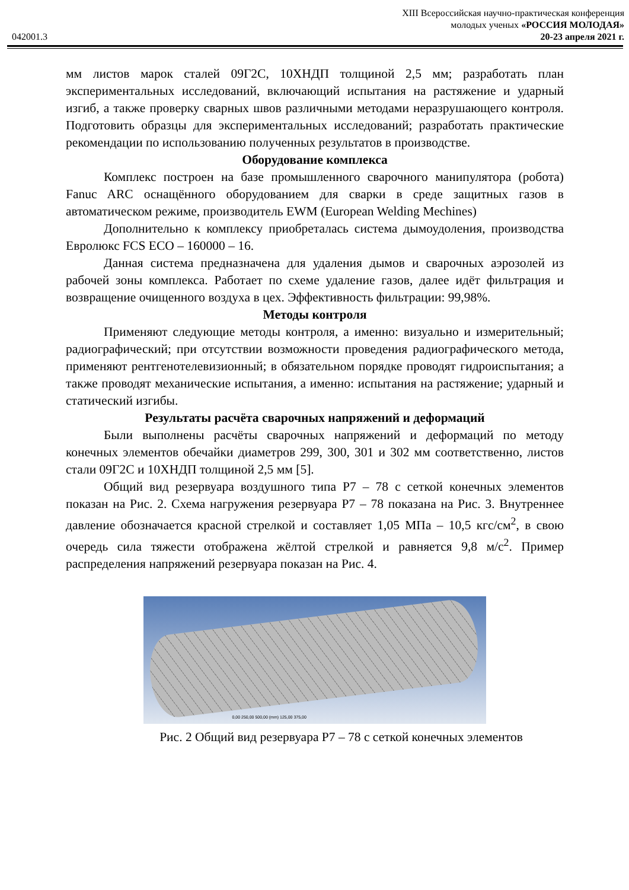XIII Всероссийская научно-практическая конференция
молодых ученых «РОССИЯ МОЛОДАЯ»
042001.3 20-23 апреля 2021 г.
мм листов марок сталей 09Г2С, 10ХНДП толщиной 2,5 мм; разработать план экспериментальных исследований, включающий испытания на растяжение и ударный изгиб, а также проверку сварных швов различными методами неразрушающего контроля. Подготовить образцы для экспериментальных исследований; разработать практические рекомендации по использованию полученных результатов в производстве.
Оборудование комплекса
Комплекс построен на базе промышленного сварочного манипулятора (робота) Fanuc ARC оснащённого оборудованием для сварки в среде защитных газов в автоматическом режиме, производитель EWM (European Welding Mechines)
Дополнительно к комплексу приобреталась система дымоудоления, производства Евролюкс FCS ECO – 160000 – 16.
Данная система предназначена для удаления дымов и сварочных аэрозолей из рабочей зоны комплекса. Работает по схеме удаление газов, далее идёт фильтрация и возвращение очищенного воздуха в цех. Эффективность фильтрации: 99,98%.
Методы контроля
Применяют следующие методы контроля, а именно: визуально и измерительный; радиографический; при отсутствии возможности проведения радиографического метода, применяют рентгенотелевизионный; в обязательном порядке проводят гидроиспытания; а также проводят механические испытания, а именно: испытания на растяжение; ударный и статический изгибы.
Результаты расчёта сварочных напряжений и деформаций
Были выполнены расчёты сварочных напряжений и деформаций по методу конечных элементов обечайки диаметров 299, 300, 301 и 302 мм соответственно, листов стали 09Г2С и 10ХНДП толщиной 2,5 мм [5].
Общий вид резервуара воздушного типа Р7 – 78 с сеткой конечных элементов показан на Рис. 2. Схема нагружения резервуара Р7 – 78 показана на Рис. 3. Внутреннее давление обозначается красной стрелкой и составляет 1,05 МПа – 10,5 кгс/см<sup>2</sup>, в свою очередь сила тяжести отображена жёлтой стрелкой и равняется 9,8 м/с<sup>2</sup>. Пример распределения напряжений резервуара показан на Рис. 4.
0,00 250,00 500,00 (mm) 125,00 375,00
Рис. 2 Общий вид резервуара Р7 – 78 с сеткой конечных элементов